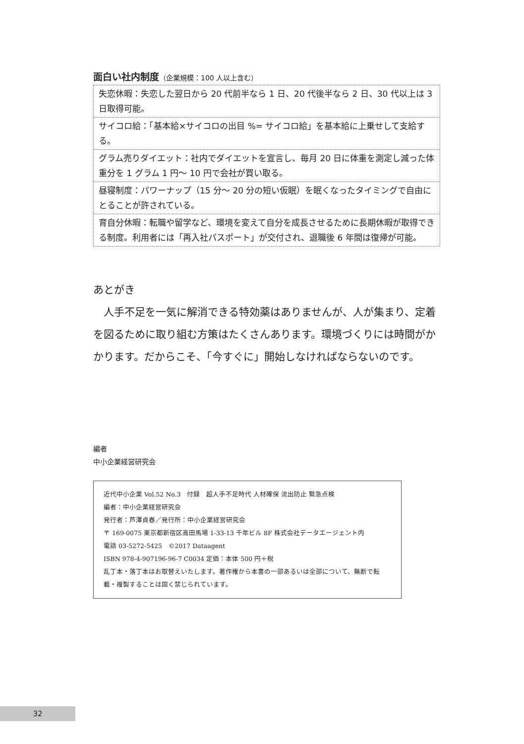面白い社内制度（企業規模：100 人以上含む）
| 失恋休暇：失恋した翌日から 20 代前半なら 1 日、20 代後半なら 2 日、30 代以上は 3 日取得可能。 |
| サイコロ給：「基本給×サイコロの出目 %= サイコロ給」を基本給に上乗せして支給する。 |
| グラム売りダイエット：社内でダイエットを宣言し、毎月 20 日に体重を測定し減った体重分を 1 グラム 1 円～ 10 円で会社が買い取る。 |
| 昼寝制度：パワーナップ（15 分～ 20 分の短い仮眠）を眠くなったタイミングで自由にとることが許されている。 |
| 育自分休暇：転職や留学など、環境を変えて自分を成長させるために長期休暇が取得できる制度。利用者には「再入社パスポート」が交付され、退職後 6 年間は復帰が可能。 |
あとがき
　人手不足を一気に解消できる特効薬はありませんが、人が集まり、定着を図るために取り組む方策はたくさんあります。環境づくりには時間がかかります。だからこそ、「今すぐに」開始しなければならないのです。
編者
中小企業経営研究会
近代中小企業 Vol.52 No.3　付録　超人手不足時代 人材確保 流出防止 緊急点検
編者：中小企業経営研究会
発行者：芦澤貞春／発行所：中小企業経営研究会
〒 169-0075 東京都新宿区高田馬場 1-33-13 千年ビル 8F 株式会社データエージェント内
電話 03-5272-5425　©2017 Dataagent
ISBN 978-4-907196-96-7 C0034 定価：本体 500 円＋税
乱丁本・落丁本はお取替えいたします。著作権から本書の一部あるいは全部について、無断で転載・複製することは固く禁じられています。
32